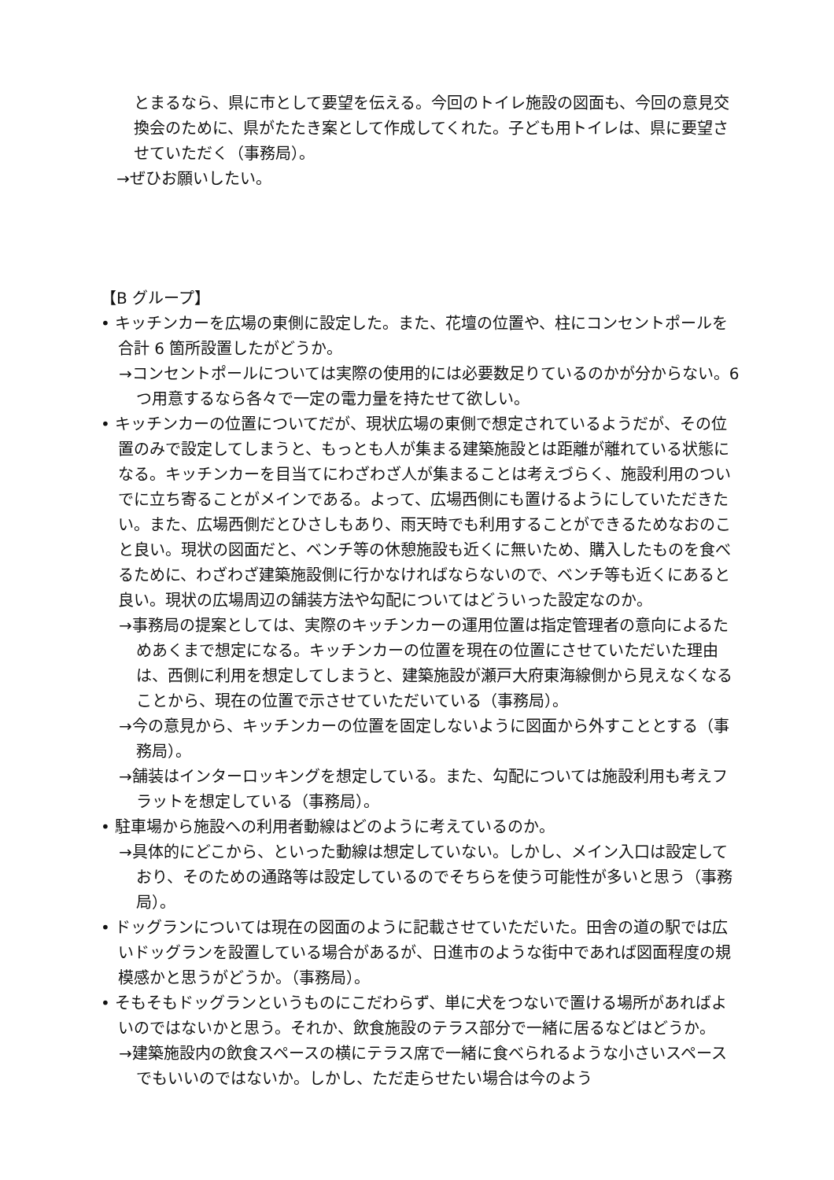とまるなら、県に市として要望を伝える。今回のトイレ施設の図面も、今回の意見交換会のために、県がたたき案として作成してくれた。子ども用トイレは、県に要望させていただく（事務局）。
→ぜひお願いしたい。
【B グループ】
• キッチンカーを広場の東側に設定した。また、花壇の位置や、柱にコンセントポールを合計 6 箇所設置したがどうか。
→コンセントポールについては実際の使用的には必要数足りているのかが分からない。6 つ用意するなら各々で一定の電力量を持たせて欲しい。
• キッチンカーの位置についてだが、現状広場の東側で想定されているようだが、その位置のみで設定してしまうと、もっとも人が集まる建築施設とは距離が離れている状態になる。キッチンカーを目当てにわざわざ人が集まることは考えづらく、施設利用のついでに立ち寄ることがメインである。よって、広場西側にも置けるようにしていただきたい。また、広場西側だとひさしもあり、雨天時でも利用することができるためなおのこと良い。現状の図面だと、ベンチ等の休憩施設も近くに無いため、購入したものを食べるために、わざわざ建築施設側に行かなければならないので、ベンチ等も近くにあると良い。現状の広場周辺の舗装方法や勾配についてはどういった設定なのか。
→事務局の提案としては、実際のキッチンカーの運用位置は指定管理者の意向によるためあくまで想定になる。キッチンカーの位置を現在の位置にさせていただいた理由は、西側に利用を想定してしまうと、建築施設が瀬戸大府東海線側から見えなくなることから、現在の位置で示させていただいている（事務局）。
→今の意見から、キッチンカーの位置を固定しないように図面から外すこととする（事務局）。
→舗装はインターロッキングを想定している。また、勾配については施設利用も考えフラットを想定している（事務局）。
• 駐車場から施設への利用者動線はどのように考えているのか。
→具体的にどこから、といった動線は想定していない。しかし、メイン入口は設定しており、そのための通路等は設定しているのでそちらを使う可能性が多いと思う（事務局）。
• ドッグランについては現在の図面のように記載させていただいた。田舎の道の駅では広いドッグランを設置している場合があるが、日進市のような街中であれば図面程度の規模感かと思うがどうか。（事務局）。
• そもそもドッグランというものにこだわらず、単に犬をつないで置ける場所があればよいのではないかと思う。それか、飲食施設のテラス部分で一緒に居るなどはどうか。
→建築施設内の飲食スペースの横にテラス席で一緒に食べられるような小さいスペースでもいいのではないか。しかし、ただ走らせたい場合は今のよう